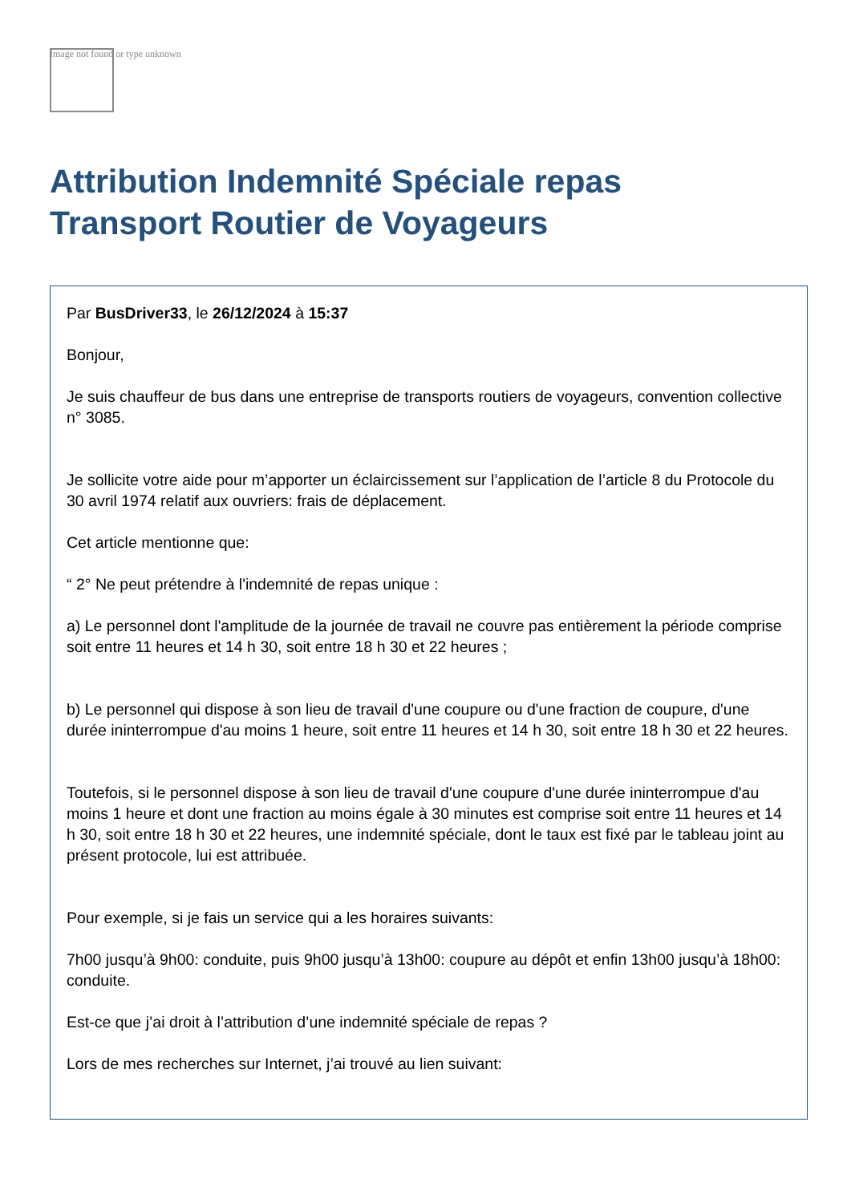Image not found or type unknown
Attribution Indemnité Spéciale repas
Transport Routier de Voyageurs
Par BusDriver33, le 26/12/2024 à 15:37
Bonjour,
Je suis chauffeur de bus dans une entreprise de transports routiers de voyageurs, convention collective n° 3085.
Je sollicite votre aide pour m’apporter un éclaircissement sur l’application de l’article 8 du Protocole du 30 avril 1974 relatif aux ouvriers: frais de déplacement.
Cet article mentionne que:
“ 2° Ne peut prétendre à l'indemnité de repas unique :
a) Le personnel dont l'amplitude de la journée de travail ne couvre pas entièrement la période comprise soit entre 11 heures et 14 h 30, soit entre 18 h 30 et 22 heures ;
b) Le personnel qui dispose à son lieu de travail d'une coupure ou d'une fraction de coupure, d'une durée ininterrompue d'au moins 1 heure, soit entre 11 heures et 14 h 30, soit entre 18 h 30 et 22 heures.
Toutefois, si le personnel dispose à son lieu de travail d'une coupure d'une durée ininterrompue d'au moins 1 heure et dont une fraction au moins égale à 30 minutes est comprise soit entre 11 heures et 14 h 30, soit entre 18 h 30 et 22 heures, une indemnité spéciale, dont le taux est fixé par le tableau joint au présent protocole, lui est attribuée.
Pour exemple, si je fais un service qui a les horaires suivants:
7h00 jusqu’à 9h00: conduite, puis 9h00 jusqu’à 13h00: coupure au dépôt et enfin 13h00 jusqu’à 18h00: conduite.
Est-ce que j’ai droit à l’attribution d’une indemnité spéciale de repas ?
Lors de mes recherches sur Internet, j’ai trouvé au lien suivant: